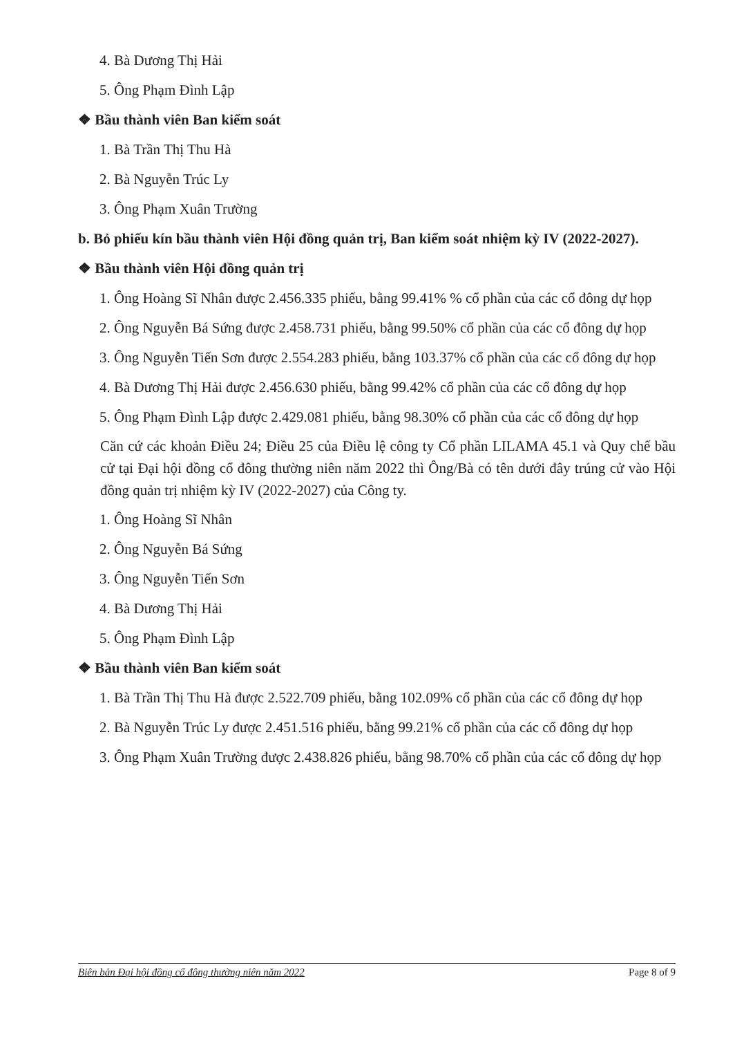4. Bà Dương Thị Hải
5. Ông Phạm Đình Lập
❖ Bầu thành viên Ban kiểm soát
1. Bà Trần Thị Thu Hà
2. Bà Nguyễn Trúc Ly
3. Ông Phạm Xuân Trường
b. Bỏ phiếu kín bầu thành viên Hội đồng quản trị, Ban kiểm soát nhiệm kỳ IV (2022-2027).
❖ Bầu thành viên Hội đồng quản trị
1. Ông Hoàng Sĩ Nhân được 2.456.335 phiếu, bằng 99.41% % cổ phần của các cổ đông dự họp
2. Ông Nguyễn Bá Sứng được 2.458.731 phiếu, bằng 99.50% cổ phần của các cổ đông dự họp
3. Ông Nguyễn Tiến Sơn được 2.554.283 phiếu, bằng 103.37% cổ phần của các cổ đông dự họp
4. Bà Dương Thị Hải được 2.456.630 phiếu, bằng 99.42% cổ phần của các cổ đông dự họp
5. Ông Phạm Đình Lập được 2.429.081 phiếu, bằng 98.30% cổ phần của các cổ đông dự họp
Căn cứ các khoản Điều 24; Điều 25 của Điều lệ công ty Cổ phần LILAMA 45.1 và Quy chế bầu cử tại Đại hội đồng cổ đông thường niên năm 2022 thì Ông/Bà có tên dưới đây trúng cử vào Hội đồng quản trị nhiệm kỳ IV (2022-2027) của Công ty.
1. Ông Hoàng Sĩ Nhân
2. Ông Nguyễn Bá Sứng
3. Ông Nguyễn Tiến Sơn
4. Bà Dương Thị Hải
5. Ông Phạm Đình Lập
❖ Bầu thành viên Ban kiểm soát
1. Bà Trần Thị Thu Hà được 2.522.709 phiếu, bằng 102.09% cổ phần của các cổ đông dự họp
2. Bà Nguyễn Trúc Ly được 2.451.516 phiếu, bằng 99.21% cổ phần của các cổ đông dự họp
3. Ông Phạm Xuân Trường được 2.438.826 phiếu, bằng 98.70% cổ phần của các cổ đông dự họp
Biên bản Đại hội đồng cổ đông thường niên năm 2022 Page 8 of 9